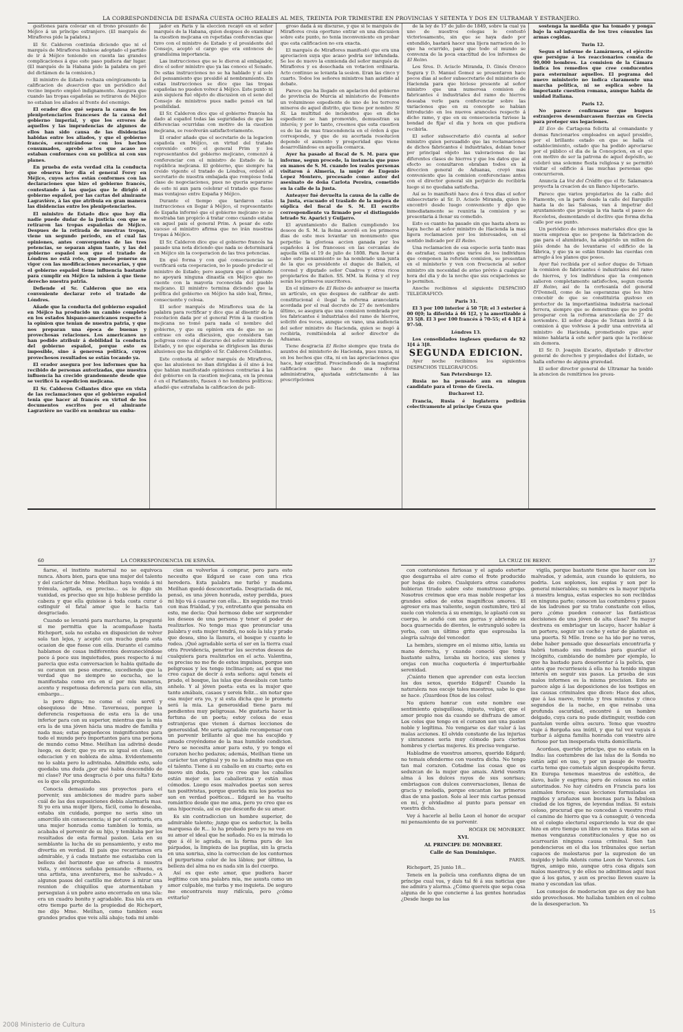LA CORRESPONDENCIA DE ESPAÑA CUESTA OCHO REALES AL MES, TREINTA POR TRIMESTRE EN PROVINCIAS Y SETENTA Y DOS EN ULTRAMAR Y ESTRANJERO.
gestiones para colocar en el trono presunto de Méjico á un príncipe estranjero. (El marqués de Miraflores pide la palabra.)
El Sr. Calderon continúa diciendo que ni el marqués de Miraflores hubiese adoptado el partido de ir á Méjico teniendo en cuenta las grandes complicaciones á que este paso pudiera dar lugar. (El marqués de la Habana pide la palabra en pró del dictámen de la comision.)
El ministro de Estado rechaza enérgicamente la calificacion de desercion que un periódico del vecino imperio empleó indignamente. Asegura que cuando las tropas españolas se retiraron de Méjico no estaban los aliados al frente del enemigo.
El orador dice qué separa la causa de los plenipotenciarios franceses de la causa del gobierno imperial, y que los errores de aquellos y las imprudencias de algunos de ellos han sido causa de las disidencias habidas entre los aliados, y que el gobierno francés, encontrándose con los hechos consumados, aprobó actos que acaso no estaban conformes con su política ni con sus planes.
En prueba de esta verdad cita la conducta que observa hoy dia el general Forey en Méjico, cuyos actos están conformes con las declaraciones que hizo el gobierno francés, contestando á las quejas que le dirigió el gobierno español, por las cartas del almirante Lagravière, á las que atribuia en gran manera las disidencias entre los plenipotenciarios.
El ministro de Estado dice que hoy dia nadie puede dudar de la justicia con que se retiraron las tropas españolas de Méjico. Despues de la retirada de nuestras tropas, viene un segundo período, en el cual las opiniones, antes convergentes de las tres potencias, se separan algun tanto, y las del gobierno español son que el tratado de Lóndres no está roto, que puede ponerse en vigor con las modificaciones necesarias, y que el gobierno español tiene influencia bastante para cumplir en Méjico la mision á que tiene derecho nuestra patria.
Defiende el Sr. Calderon que no era conveniente declarar roto el tratado de Lóndres.
Añade que la conducta del gobierno español en Méjico ha producido un cambio completo en los estados hispano-americanos respecto á la opinion que tenian de nuestra patria, y que nos preparan una época de buenas y provechosas relaciones. Los americanos no han podido atribuir á debilidad la conducta del gobierno español, porque esto es imposible, sino á generosa política, cuyos provechosos resultados se están tocando ya.
El orador asegura por los informes que ha recibido de personas autorizadas, que nuestra influencia ha crecido grandemente desde que se verificó la espedicion mejicana.
El Sr. Calderon Collantes dice que en vista de las reclamaciones que el gobierno español tenia que hacer al francés en virtud de los documentos escritos por el almirante Lagravière no vaciló en nombrar un emba-
jador en Paris y la eleccion recayó en el señor marqués de la Habana, quien despues de examinar la cuestion mejicana en repetidas conferencias que tuvo con el ministro de Estado y el presidente del Consejo, aceptó el cargo que era entonces de grandísima importancia.
Las instrucciones que se le dieron al embajador, dice el señor ministro que ya las conoce el Senado. De estas instrucciones no se ha hablado y sí solo del pensamiento que presidió al nombramiento. En estas instrucciones se dice que las tropas españolas no pueden volver á Méjico. Este punto ni aun siquiera fué objeto de discusion en el seno del Consejo de ministros pues nadie pensó en tal posibilidad.
El Sr. Calderon dice que el gobierno francés ha dado al español todas las seguridades de que las diferencias ocurridas con motivo de la cuestion mejicana, se resolverán satisfactoriamente.
El orador añade que el secretario de la legacion española en Méjico, en virtud del tratado convenido entre el general Prim y los representantes del gobierno mejicano, comenzó á conferenciar con el ministro de Estado de la república mejicana. El gobierno, que siempre ha creido vigente el tratado de Lóndres, ordenó al secretario de nuestra embajada que rompiese toda clase de negociaciones, pues no queria separarse de este ni aun para celebrar el tratado que fuese mas ventajoso entre España y Méjico.
Durante el tiempo que tardaron estas instrucciones en llegar á Méjico, el representante de España informó que el gobierno mejicano no se mostraba tan propicio á tratar como cuando estaba en aquel pais el general Prim. A pesar de este suceso el ministro afirma que no irán nuestras tropas á Méjico.
El Sr. Calderon dice que el gobierno francés ha pasado una nota diciendo que nada se determinará en Méjico sin la cooperacion de las tres potencias.
En qué forma y con qué consecuencias se verificará esta cooperacion, no lo puede predecir el ministro de Estado; pero asegura que el gabinete no apoyará ninguna dinastía en Méjico que no cuente con la mayoría reconocida del pueblo mejicano. El ministro termina diciendo que la política del gobierno en Méjico ha sido leal, firme, consecuente y celosa.
El señor marqués de Miraflores usa de la palabra para rectificar y dice que al disentir de la resolucion dada por el general Prim á la cuestion mejicana no tomó para nada el nombre del gobierno, y que su opinion era de que no se entrase en esta discusion, que considera tan peligrosa como el al discurso del señor ministro de Estado, y no que esperaba se dirigiesen las duras alusiones que ha dirigido el Sr. Calderon Collantes.
Este contesta al señor marqués de Miraflores, que las alusiones no iban dirigidas á él sino á los que habian manifestado opiniones contrarias á las del gobierno en la cuestion mejicana, en la prensa ó en el Parlamento, fuesen ó no hombres políticos: añadió que estrañaba la calificacion de peli-
groso dada á su discurso, y que si le marqués de Miraflores creia oportuno entrar en una discusion sobre este punto, no tenia inconveniente en probar que esta calificacion no era exacta.
El marqués de Miraflores manifestó que era una apreciacion suya que acaso podria ser infundada. Se lee de nuevo la enmienda del señor marqués de Miraflores y es desechada en votacion ordinaria. Acto continuo se levanta la sesion. Eran las cinco y cuarto. Todos los señores ministros han asistido al debate.
Parece que ha llegado en apelacion del gobierno de provincia de Murcia al ministerio de Fomento un voluminoso espediente de uno de los terreros mineros de aquel distrito, que tiene por nombre Si Si. La multitud de incidentes que en dicho espediente se han promovido, demuestran su interés; y por lo tanto, creemos que esta cuestion es de las de mas trascendencia en el órden á que corresponde, y que de su acertada resolucion depende el aumento y prosperidad que viene desarrollándose en aquella comarca.
Ayer ha pasado al fiscal de S. M. para que informe, segun procede, la instancia que puso en manos de S. M. cuando los reales personas visitaron á Almería, la mujer de Eugenio Lopez Montero, procesado como autor del asesinato de doña Carlota Pereira, cometido en la calle de la Justa.
Anteayer fué devuelta la causa de la calle de la Justa, evacuado el traslado de la mejora de súplica del fiscal de S. M. El escrito correspondiente va firmado por el distinguido letrado Sr. Aparici y Guijarro.
El ayuntamiento de Bailen cumpliendo los deseos de S. M. la Reina acordó en los primeros dias de este mes levantar un monumento que perpetúe la gloriosa accion ganada por los españoles á los franceses en las cercanías de aquella villa el 19 de julio de 1808. Para llevar á cabo este pensamiento se ha nombrado una junta de la que es presidente el duque de Bailen, el coronel y diputado señor Cuadros y otros ricos propietarios de Bailen. SS. MM. la Reina y el rey serán los primeros suscritores.
En el número de El Reino de anteayer se inserta un artículo, en que despues de calificar de anti-constitucional é ilegal la reforma arancelaria acordada por el real decreto de 27 de noviembre último, se asegura que una comision nombrada por los fabricantes é industriales del ramo de hierros, solicitó dos veces, aunque en vano, una audiencia del señor ministro de Hacienda, quien se negó á recibirla, remitiéndola al señor director de Aduanas.
Tiene desgracia El Reino siempre que trata de asuntos del ministerio de Hacienda, pues nunca, ni en los hechos que cita, ni en las apreciaciones que hace, hay exactitud. Prescindiendo de la magistral calificacion que hace de una reforma administrativa, ajustada estrictamente á las prescripciones
de la ley de 17 de julio de 1849, sobre la cual ya uno de nuestros colegas le contestó victoriosamente, sin que se haya dado por entendido, bastará hacer una lijera narracion de lo que ha ocurrido, para que todo el mundo se convenza de la poca exactitud de los informes de El Reino.
Los Sres. D. Acisclo Miranda, D. Ginés Orozco Segura y D. Manuel Gomez se presentaron hace pocos dias al señor subsecretario del ministerio de Hacienda para que hiciese presente al señor ministro que una numerosa comision de fabricantes é industriales del ramo de hierros deseaba verle para conferenciar sobre las variaciones que en su concepto se habian introducido en los nuevos aranceles respecto á dicho ramo, y que en su consecuencia tuviese la bondad de fijar el dia y hora en que pudiera recibirla.
El señor subsecretario dió cuenta al señor ministro quien persuadido que las reclamaciones de dichos fabricantes é industriales, debian tener por principal objeto las valoraciones de las diferentes clases de hierros y que los datos que al efecto se consultaron obraban todos en la direccion general de Aduanas, creyó mas conveniente que la comision conferenciase antes con el director general sin perjuicio de recibirla luego si no quedaba satisfecha.
Así se lo manifestó hace dos ó tres dias el señor subsecretario al Sr. D. Acisclo Miranda, quien lo encontró desde luego conveniente y dijo que inmediatamente se reuniria la comision y se presentaria á llenar su cometido.
Esto es cuanto ha pasado sin que hasta ahora se haya hecho al señor ministro de Hacienda la mas ligera reclamacion por los interesados, en el sentido indicado por El Reino.
Una reclamacion de esa especie seria tanto mas de estrañar, cuanto que varios de los individuos que componen la referida comision, se presentan en el ministerio y ven con frecuencia al señor ministro sin necesidad de aviso prévio á cualquier hora del dia y de la noche que sus ocupaciones se lo permiten.
Anoche recibimos el siguiente DESPACHO TELEGRAFICO:
Paris 31.
El 3 por 100 interior á 50 7[8; el 3 esterior á 00 0[0; la diferida á 46 1[2, y la amortizable á 23 5[8. El 3 por 100 francés á 70-55; el 4 1[2 á 97-50.
Lóndres 13.
Los consolidados ingleses quedaron de 92 1[4 á 3[8.
SEGUNDA EDICION.
Ayer noche recibimos los siguientes DESPACHOS TELEGRAFICOS:
San Petersburgo 12.
Rusia no ha pensado aun en ningun candidato para el trono de Grecia.
Bucharest 12.
Francia, Rusia é Inglaterra pedirán colectivamente al príncipe Couza que
sostenga la medida que ha tomado y ponga bajo la salvaguardia de los tres cónsules las armas cogidas.
Turin 12.
Segun el informe de Lamármora, el ejército que persigue á los reaccionarios consta de 90,000 hombres. La comision de la Cámara indica los remedios que cree conducentes para esterminar aquellos. El pograma del nuevo ministerio no indica claramente una marcha política, ni se esplica sobre la importante cuestion romana, aunque habla de unidad italiana.
Paris 12.
No parece confirmarse que buques estranjeros desembarcasen fuerzas en Grecia para proteger sus legaciones.
El Eco de Cartagena felicita al comandante y demas funcionarios empleados en aquel presidio, por el brillante estado en que se halla el establecimiento, estado que ha podido apreciarse por el público el dia de la Concepcion, en el que con motivo de ser la patrona de aquel depósito, se celebró una solemne fiesta religiosa y se permitió visitar el edificio á las muchas personas que concurrieron.
Anuncia La Voz del Crédito que el Sr. Salamanca proyecta la creacion de un Banco hipotecario.
Parece que varios propietarios de la calle del Piamonte, en la parte desde la calle del Barquillo hasta la de las Salesas, van á impetrar del ayuntamiento que prosiga la via hasta el paseo de Recoletos, desmontando el declive que forma dicha calle por ese punto.
Un periódico de intereses materiales dice que la nueva empresa que se propone la fabricacion de gas para el alumbrado, ha adquirido un millon de piés donde ha de levantarse el edificio de la fábrica, y que ya se están tirando las cuerdas con arreglo á los planos que posee.
Ayer fué recibida por el señor duque de Tetuan la comision de fabricantes é industriales del ramo de hierros, y los individuos que la componen salieron completamente satisfechos, segun cuenta El Reino, así de la cortesanía del general O'Donnell, como de las esperanzas que les hizo concebir de que se constituiria gustoso en protector de la importantísima industria nacional ferrera, siempre que se demostrase que no podrá prosperar con la reforma arancelaria de 27 de noviembre. El señor duque de Tetuan invitó á la comision á que volviese á pedir una entrevista al ministro de Hacienda, prometiendo que ayer mismo hablaria á este señor para que la recibiese sin demora.
El Sr. D. Joaquin Escario, diputado y director general de derechos y propiedades del Estado, se halla enfermo de alguna gravedad.
El señor director general de Ultramar ha tenido la atencion de remitirnos los presu-
60 LA CORRESPONDENCIA DE ESPAÑA.
ñarse, el instinto maternal no se equivoca nunca. Ahora bien, para que una mujer del talento y del carácter de Mme. Meilhan haya venido á mi trémula, agitada, es preciso... os lo digo sin vanidad, es preciso que su hijo hubiese perdido la cabeza y que ella quisiese á toda costa curar ó estinguir el fatal amor que le hacia tan desgraciado.
Cuando se levantó para marcharse, la pregunté si me permitia que la acompañase hasta Richeport, sola no estaba en disposicion de volver sola tan lejos, y acepté con mucho gusto esta ocasion de que fuese con ella. Durante el camino hablamos de cosas indiferentes desvaneciéndose poco á poco sus inquietudes, pues respecto á mí parecia que esta conversacion le habia quitado de su corazon un peso enorme, sucediendo que la verdad que no siempre se escucha, se le manifestaba como era en sí por mis maneras, acento y respetuosa deferencia para con ella, sin embargo...
la pero digna; no como el celo servil y obsequioso de Mme. Taverneau, porque la deferencia respetuosa de esta era la de una inferior para con su superior, mientras que la mia era la de una jóven hácia una madre de familia y nada mas; estas pequeñeces insignificantes para todo el mundo pero importantes para una persona de mundo como Mme. Meilhan las adivinó desde luego, es decir, que yo era su igual en clase, en educacion y en nobleza de alma. Evidentemente no lo sabia pero lo adivinaba. Admitido esto, solo quedaba una duda ¿por qué habia descendido de mi clase? Por una desgracia ó por una falta? Esto es lo que ella preguntaba.
Conocia demasiado sus proyectos para el porvenir, sus ambiciones de madre para saber cuál de las dos suposiciones debia alarmarla mas. Si yo era una mujer lijera, fácil, como lo deseaba, estaba sin cuidado, porque no seria sino un amorcillo sin consecuencia; si por el contrario, era una mujer honrada como tambien lo temia, se acababa el porvenir de su hijo, y temblaba por los resultados de esta formal pasion. Leia en su semblante la lucha de su pensamiento, y esto me divertia en verdad. El pais que recorriamos era admirable, y á cada instante me estasiaba con la belleza del horizonte que se ofrecia á nuestra vista, y entónces soñaba pensando: «Bueno, es una artista, una aventurera, me he salvado.» A algunos pasos del castillo me detuve á mirar una reunion de chiquillos que atormentaban y perseguian á un pobre asno encerrado en una isla: era un cuadro bonito y agradable. Esa isla era en otro tiempo parte de la propiedad de Richeport, me dijo Mme. Meilhan, como tambien esos grandes prados que veis allá abajo; toda mi ambi-
cion es volverlos á comprar, pero para esto necesito que Edgard se case con una rica heredera. Esta palabra me turbó y madama Meilhan quedó desconcertada. Desgraciada de mí, pensó, es una jóven honrada, estoy perdida, pues mi hijo vá á casarse con ella... En seguida me trató con mas frialdad, y yo, entretanto que pensaba en esto, me decia: Qué hermoso debe ser sorprender los deseos de una persona y tener el poder de realizarlos. No tengo mas que pronunciar una palabra y esta mujer tendrá, no solo la isla y prado que desea, sino la llanura, el bosque y cuanto le rodea. ¡Qué agradable seria el ser en la tierra cual otra Providencia, penetrar los secretos deseos de cualquiera para realizarlos en el acto. Valentina, es preciso no me fie de estos impulsos, porque son peligrosos y les tengo inclinacion; así es que me creo capaz de decir á esta señora: aquí teneis el prado, el bosque, las islas que deseábais con tanto anhelo. Y al jóven poeta: esta es la mujer que tanto amábais, casaos y sereis feliz... sin notar que esa mujer era yo, y si esta dicha que le prometo será la mia. La generosidad tiene para mí pendientes muy peligrosas. Me gustaria hacer la fortuna de un poeta; estoy celosa de esas estranjeras que vienen á darnos lecciones de generosidad. Me seria agradable recompensar con un porvenir brillante al que me ha escojido y amado creyéndome de la mas humilde condicion. Pero se necesita amor para esto, y yo tengo el corazon hecho pedazos; además, Meilhan tiene un carácter tan original y yo no la admito mas que en el talento. Tiene á su caballo en su cuarto; esto es nuevo sin duda, pero yo creo que los caballos están mejor en las caballerizas y están mas cómodos. Luego esos malvados poetas son seres tan positivistas, porque querida mia los poetas no son en verdad poéticos... Edgard se ha vuelto romántico desde que me ama, pero yo creo que es una hipocresía, así es que desconfio de su amor.
Es sin contradiccion un hombre superior, de admirable talento; juzgo que es seductor, la bella marquesa de R... lo ha probado pero yo no veo en su amor el ideal que he soñado. No es la mirada lo que á él le agrada, es la forma pura de los párpados, la limpieza de las pupilas, sin la gracia en una sonrisa, sino la correccion de los contornos el purpurismo color de los lábios; por último, la belleza del alma no es nada sin la del cuerpo.
Así es que este amor, que pudiera hacer legítimo con una palabra mia, me asusta como un amor culpable, me turba y me inquieta. De seguro me encontrareis muy ridícula, pero ¿cómo evitarlo?
LA CRUZ DE BERNY. 37
con contorsiones furiosas y el agudo estertor que desgarraba el aire como el frote producido por hojas de cobre. Cualquiera otros cazadores hubieran tirado sobre este monstruoso grupo. Nosotros creimos que era mas noble respetar los grandes odios de estos magníficos amores. El agresor era mas valiente, segun costumbre, tiró al suelo con violencia á su enemigo, le aplastó con su cuerpo, le arañó con sus garras y abriendo su boca guarnecida de dientes, le estranguló sobre la yerba, con un último grito que espresaba la alegría salvaje del vencedor.
La hembra, siempre en el mismo sitio, lamia su mano derecha, y cuando conoció que tenia bastante saliva, lavaba su hocico, sus sienes y orejas con mucha coquetería é imperturbable serenidad.
¡Cuánto tienen que aprender con esta leccion los dos sexos, querido Edgard! Cuando la naturaleza nos escoje tales maestros, sabe lo que se hace. ¡Guardeos Dios de los celos!
No quiero honrar con este nombre ese sentimiento quisquilloso, injusto, vulgar, que el amor propio nos da cuando se disfraza de amor. Los celos que tengo en el corazon son una pasion noble y legítima. No vengarse es dar valor á las malas acciones. El olvido constante de las injurias y sinrazones seria muy cómodo para ciertos hombres y ciertas mujeres. Es preciso vengarse.
Habladme de vuestros amores, querido Edgard; no temais ofenderme con vuestra dicha. No tengo tan mal corazon. Cotadme las cosas que os seduzcan de la mujer que amais. Abrid vuestra alma á los dulces rayos de sus sonrisas; embriagaos con dulces conversaciones, llenas de gracia y melodía, porque encantan los primeros dias de una pasion. Solo al leer mis cartas pensad en mí, y olvidadme al punto para pensar en vuestra dicha.
Voy á hacerle al bello Leon el honor de ocupar mi pensamiento de su porvenir.
ROGER DE MONBERT.
XVI.
AL PRINCIPE DE MONBERT.
Calle de San Dominique.
PARIS.
Richeport, 25 junio 18...
Teneis en la policía una confianza digna de un príncipe cual vos, y dais tal fé á sus noticias que me admira y alarma. ¿Cómo quereis que sepa cosa alguna de lo que concierne á las gentes honradas ¿Desde luego no las
vigila, porque bastante tiene que hacer con los malvados, y además, aun cuando lo quisiera, no podria. Los soplones, los espias y son por lo general miserables; su nombre es la mayor injuria á nuestra lengua, estas especies no son recibidas en ninguna parte; conocen las costumbres y pasos de los ladrones por su trato constante con ellos, pero ¿cómo pueden conocer las fantásticas decisiones de una jóven de alta clase? Su mayor destreza es embriagar un lacayo, hacer hablar á un portero, seguir un coche y estar de planton en una puerta. Si Mlle. Irene se ha ido por no veros, debe haber pensado que desearíais encontrarla y habrá tomado sus medidas para guardar el incógnito, cambiando de nombre por ejemplo, lo que ha bastado para desorientar á la policía, que antes que recurrieseis á ella no ha tenido ningun interés en seguir sus pasos. La prueba de sus malos informes es la misma precision. Esto se parece algo á las deposiciones de los testigos en las causas criminales que dicen: Hace dos años, que á las nueve, treinta y tres minutos y cinco segundos de la noche, en que reinaba una profunda oscuridad, encontré á un hombre delgado, cuya cara no pude distinguir, vestido con pantalon verde oliva oscuro. Temo que vuestro viaje á Borgoña sea inútil, y que tal vez vayais á turbar á alguna familia honrada con vuestro aire furioso por tan inesperada visita domiciliaria.
Acordaos, querido príncipe, que no estais en la India: las costumbres de las islas de la Sonda no están aquí en uso, y por un pasaje de vuestra carta temo que cometais algun despropósito feroz. En Europa tenemos maestros de estética, de slavo, baile y esgrima; pero de celosos no están autorizados. No hay cátedra en Francia para los animales feroces; esas lecciones formuladas en rugidos y arañazos son buenas para la fabulosa ciudad de los tigres, de leyendas indias. Si estais celoso, procurad que no concedan á vuestro rival el camino de hierro que va á conseguir, ó venceda en el colegio electoral esparciendo la voz de que hizo en otro tiempo un libro en verso. Estas son al menos venganzas constitucionales y que no os acarrearán ninguna causa criminal. Son tan pendencieros en el dia los tribunales que serian capaces de molestaros por la supresion de un insípido y bello Adonis como Leon de Varezes. Los tigres, amigo mio, aunque otra cosa digais son malos maestros, y de ellos no admitimos aquí mas que á los gatos, y aun es preciso lleven suave la mano y escondan las uñas.
Los consejos de moderacion que os doy me han sido provechosos. Me hallaba tambien en el colmo de la desesperacion. Ya
15
2008 Ministerio de Cultura